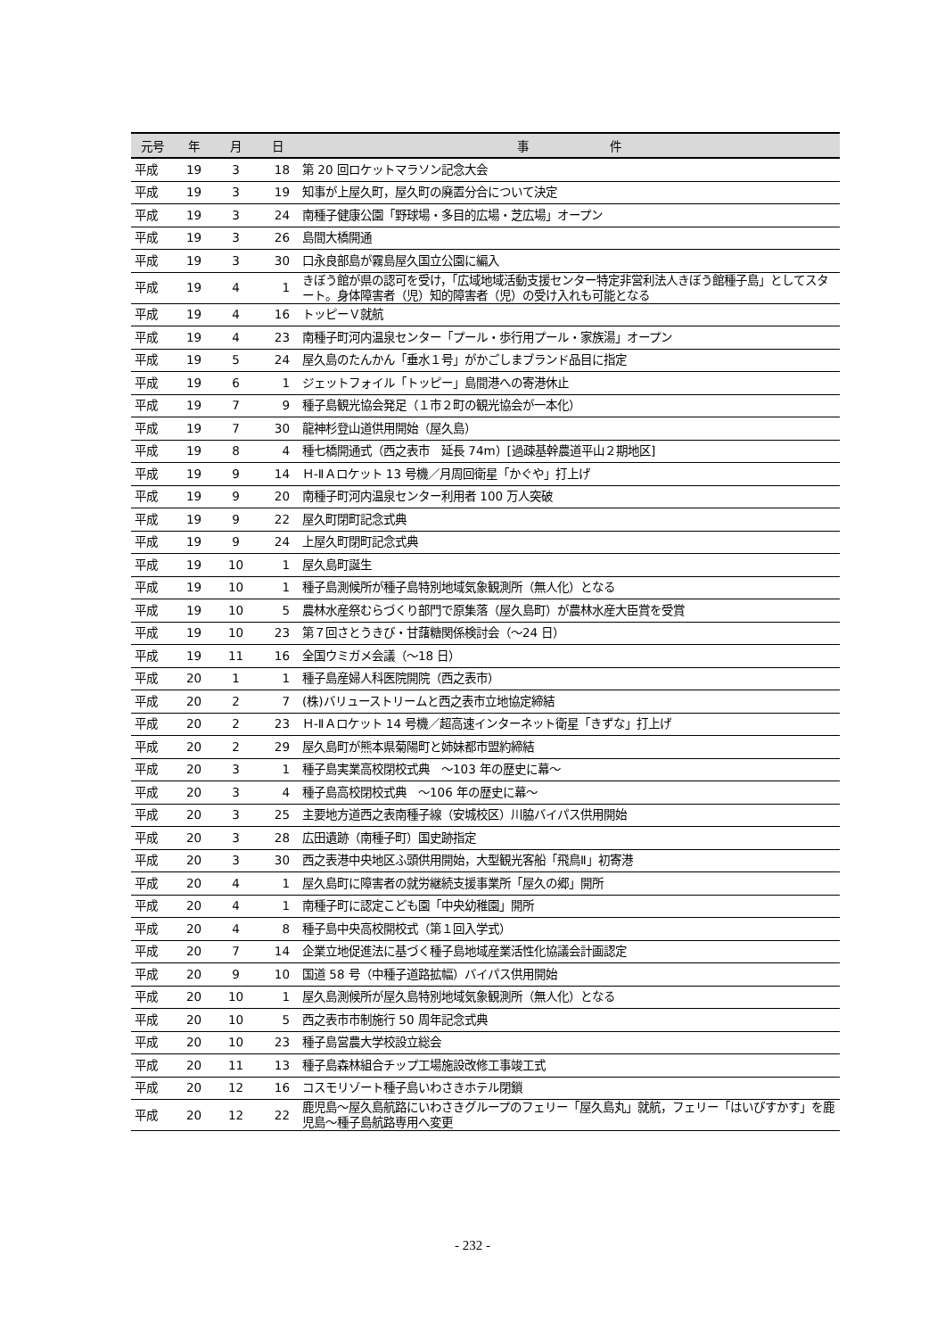| 元号 | 年 | 月 | 日 | 事 件 |
| --- | --- | --- | --- | --- |
| 平成 | 19 | 3 | 18 | 第 20 回ロケットマラソン記念大会 |
| 平成 | 19 | 3 | 19 | 知事が上屋久町，屋久町の廃置分合について決定 |
| 平成 | 19 | 3 | 24 | 南種子健康公園「野球場・多目的広場・芝広場」オープン |
| 平成 | 19 | 3 | 26 | 島間大橋開通 |
| 平成 | 19 | 3 | 30 | 口永良部島が霧島屋久国立公園に編入 |
| 平成 | 19 | 4 | 1 | きぼう館が県の認可を受け，「広域地域活動支援センター特定非営利法人きぼう館種子島」としてスタート。身体障害者（児）知的障害者（児）の受け入れも可能となる |
| 平成 | 19 | 4 | 16 | トッピーＶ就航 |
| 平成 | 19 | 4 | 23 | 南種子町河内温泉センター「プール・歩行用プール・家族湯」オープン |
| 平成 | 19 | 5 | 24 | 屋久島のたんかん「垂水１号」がかごしまブランド品目に指定 |
| 平成 | 19 | 6 | 1 | ジェットフォイル「トッピー」島間港への寄港休止 |
| 平成 | 19 | 7 | 9 | 種子島観光協会発足（１市２町の観光協会が一本化） |
| 平成 | 19 | 7 | 30 | 龍神杉登山道供用開始（屋久島） |
| 平成 | 19 | 8 | 4 | 種七橋開通式（西之表市 延長 74m）[過疎基幹農道平山２期地区] |
| 平成 | 19 | 9 | 14 | Ｈ-ⅡＡロケット 13 号機／月周回衛星「かぐや」打上げ |
| 平成 | 19 | 9 | 20 | 南種子町河内温泉センター利用者 100 万人突破 |
| 平成 | 19 | 9 | 22 | 屋久町閉町記念式典 |
| 平成 | 19 | 9 | 24 | 上屋久町閉町記念式典 |
| 平成 | 19 | 10 | 1 | 屋久島町誕生 |
| 平成 | 19 | 10 | 1 | 種子島測候所が種子島特別地域気象観測所（無人化）となる |
| 平成 | 19 | 10 | 5 | 農林水産祭むらづくり部門で原集落（屋久島町）が農林水産大臣賞を受賞 |
| 平成 | 19 | 10 | 23 | 第７回さとうきび・甘藷糖関係検討会（～24 日） |
| 平成 | 19 | 11 | 16 | 全国ウミガメ会議（～18 日） |
| 平成 | 20 | 1 | 1 | 種子島産婦人科医院開院（西之表市） |
| 平成 | 20 | 2 | 7 | (株)バリューストリームと西之表市立地協定締結 |
| 平成 | 20 | 2 | 23 | Ｈ-ⅡＡロケット 14 号機／超高速インターネット衛星「きずな」打上げ |
| 平成 | 20 | 2 | 29 | 屋久島町が熊本県菊陽町と姉妹都市盟約締結 |
| 平成 | 20 | 3 | 1 | 種子島実業高校閉校式典 ～103 年の歴史に幕～ |
| 平成 | 20 | 3 | 4 | 種子島高校閉校式典 ～106 年の歴史に幕～ |
| 平成 | 20 | 3 | 25 | 主要地方道西之表南種子線（安城校区）川脇バイパス供用開始 |
| 平成 | 20 | 3 | 28 | 広田遺跡（南種子町）国史跡指定 |
| 平成 | 20 | 3 | 30 | 西之表港中央地区ふ頭供用開始，大型観光客船「飛鳥Ⅱ」初寄港 |
| 平成 | 20 | 4 | 1 | 屋久島町に障害者の就労継続支援事業所「屋久の郷」開所 |
| 平成 | 20 | 4 | 1 | 南種子町に認定こども園「中央幼稚園」開所 |
| 平成 | 20 | 4 | 8 | 種子島中央高校開校式（第１回入学式） |
| 平成 | 20 | 7 | 14 | 企業立地促進法に基づく種子島地域産業活性化協議会計画認定 |
| 平成 | 20 | 9 | 10 | 国道 58 号（中種子道路拡幅）バイパス供用開始 |
| 平成 | 20 | 10 | 1 | 屋久島測候所が屋久島特別地域気象観測所（無人化）となる |
| 平成 | 20 | 10 | 5 | 西之表市市制施行 50 周年記念式典 |
| 平成 | 20 | 10 | 23 | 種子島営農大学校設立総会 |
| 平成 | 20 | 11 | 13 | 種子島森林組合チップ工場施設改修工事竣工式 |
| 平成 | 20 | 12 | 16 | コスモリゾート種子島いわさきホテル閉鎖 |
| 平成 | 20 | 12 | 22 | 鹿児島～屋久島航路にいわさきグループのフェリー「屋久島丸」就航，フェリー「はいびすかす」を鹿児島～種子島航路専用へ変更 |
- 232 -